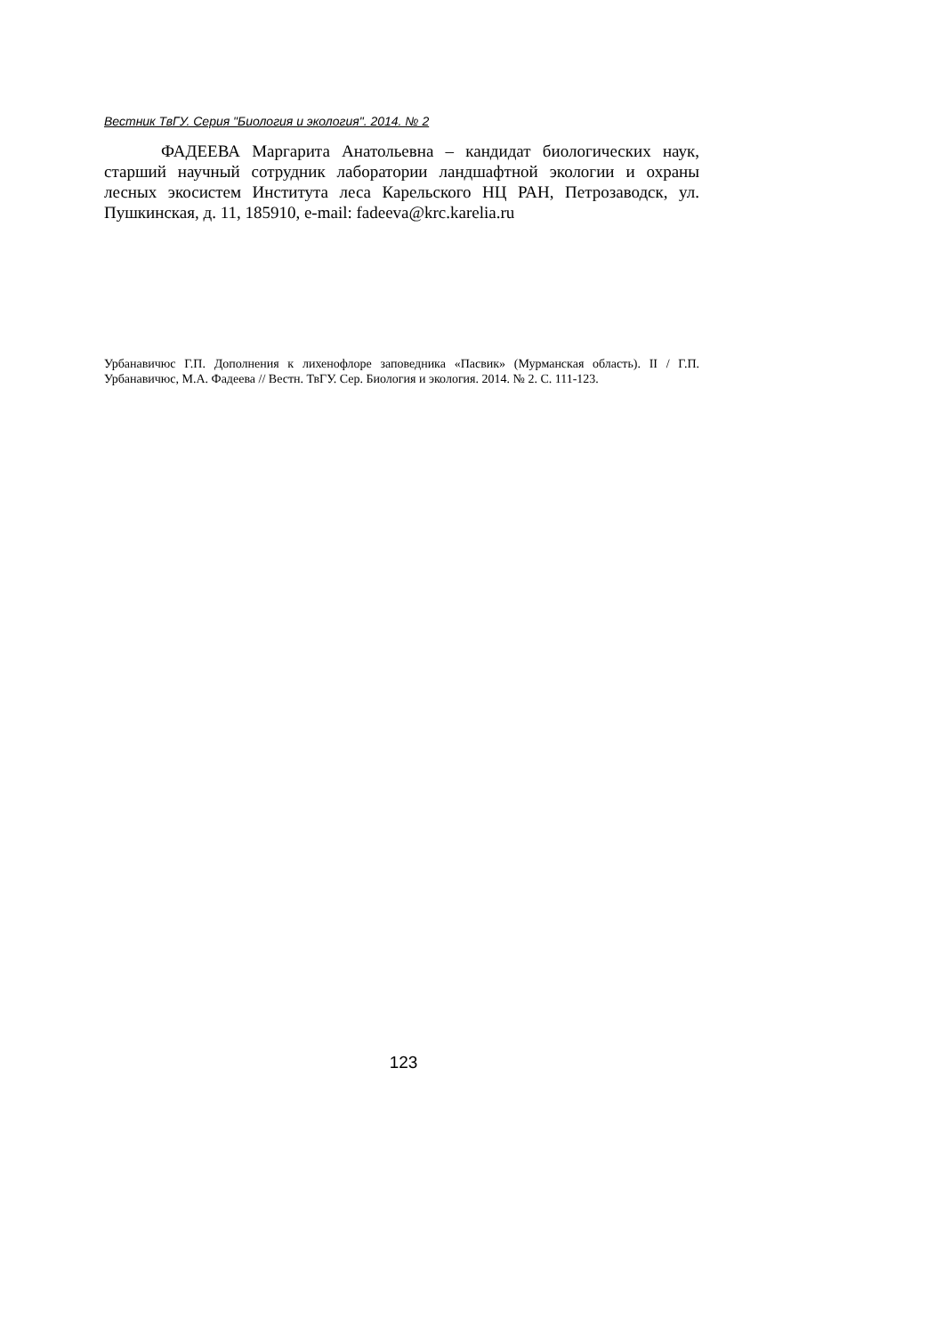Вестник ТвГУ. Серия "Биология и экология". 2014. № 2
ФАДЕЕВА Маргарита Анатольевна – кандидат биологических наук, старший научный сотрудник лаборатории ландшафтной экологии и охраны лесных экосистем Института леса Карельского НЦ РАН, Петрозаводск, ул. Пушкинская, д. 11, 185910, e-mail: fadeeva@krc.karelia.ru
Урбанавичюс Г.П. Дополнения к лихенофлоре заповедника «Пасвик» (Мурманская область). II / Г.П. Урбанавичюс, М.А. Фадеева // Вестн. ТвГУ. Сер. Биология и экология. 2014. № 2. С. 111-123.
123